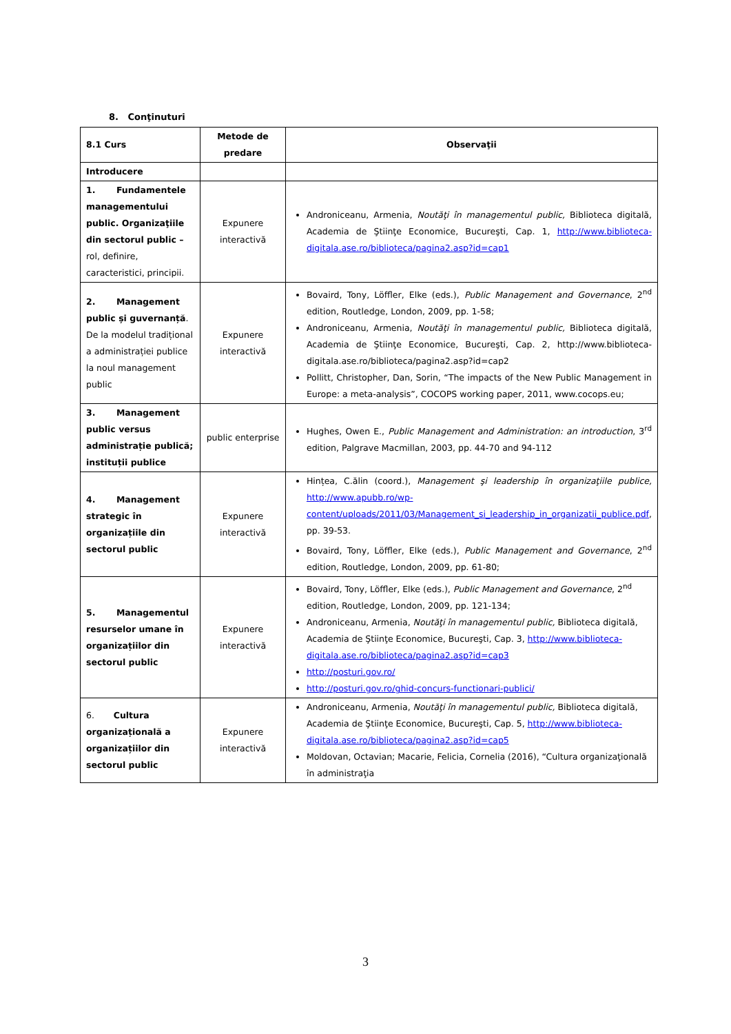8. Conţinuturi
| 8.1 Curs | Metode de predare | Observaţii |
| --- | --- | --- |
| Introducere | | |
| 1. Fundamentele managementului public. Organizaţiile din sectorul public – rol, definire, caracteristici, principii. | Expunere interactivă | Androniceanu, Armenia, Noutăţi în managementul public, Biblioteca digitală, Academia de Ştiinţe Economice, Bucureşti, Cap. 1, http://www.biblioteca-digitala.ase.ro/biblioteca/pagina2.asp?id=cap1 |
| 2. Management public și guvernanță . De la modelul tradițional a administrației publice la noul management public | Expunere interactivă | Bovaird, Tony, Löffler, Elke (eds.), Public Management and Governance , 2<sup>nd</sup> edition, Routledge, London, 2009, pp. 1-58; Androniceanu, Armenia, Noutăţi în managementul public, Biblioteca digitală, Academia de Ştiinţe Economice, Bucureşti, Cap. 2, http://www.biblioteca-digitala.ase.ro/biblioteca/pagina2.asp?id=cap2 Pollitt, Christopher, Dan, Sorin, “The impacts of the New Public Management in Europe: a meta-analysis”, COCOPS working paper, 2011, www.cocops.eu; |
| 3. Management public versus administrație publică; instituții publice | public enterprise | Hughes, Owen E., Public Management and Administration: an introduction , 3<sup>rd</sup> edition, Palgrave Macmillan, 2003, pp. 44-70 and 94-112 |
| 4. Management strategic în organizațiile din sectorul public | Expunere interactivă | Hințea, C.ălin (coord.), Management şi leadership în organizaţiile publice, http://www.apubb.ro/wp-content/uploads/2011/03/Management_si_leadership_in_organizatii_publice.pdf , pp. 39-53. Bovaird, Tony, Löffler, Elke (eds.), Public Management and Governance , 2<sup>nd</sup> edition, Routledge, London, 2009, pp. 61-80; |
| 5. Managementul resurselor umane în organizațiilor din sectorul public | Expunere interactivă | Bovaird, Tony, Löffler, Elke (eds.), Public Management and Governance , 2<sup>nd</sup> edition, Routledge, London, 2009, pp. 121-134; Androniceanu, Armenia, Noutăţi în managementul public, Biblioteca digitală, Academia de Ştiinţe Economice, Bucureşti, Cap. 3, http://www.biblioteca-digitala.ase.ro/biblioteca/pagina2.asp?id=cap3 http://posturi.gov.ro/ http://posturi.gov.ro/ghid-concurs-functionari-publici/ |
| 6. Cultura organizațională a organizațiilor din sectorul public | Expunere interactivă | Androniceanu, Armenia, Noutăţi în managementul public, Biblioteca digitală, Academia de Ştiinţe Economice, Bucureşti, Cap. 5, http://www.biblioteca-digitala.ase.ro/biblioteca/pagina2.asp?id=cap5 Moldovan, Octavian; Macarie, Felicia, Cornelia (2016), “Cultura organizaţională în administraţia |
3